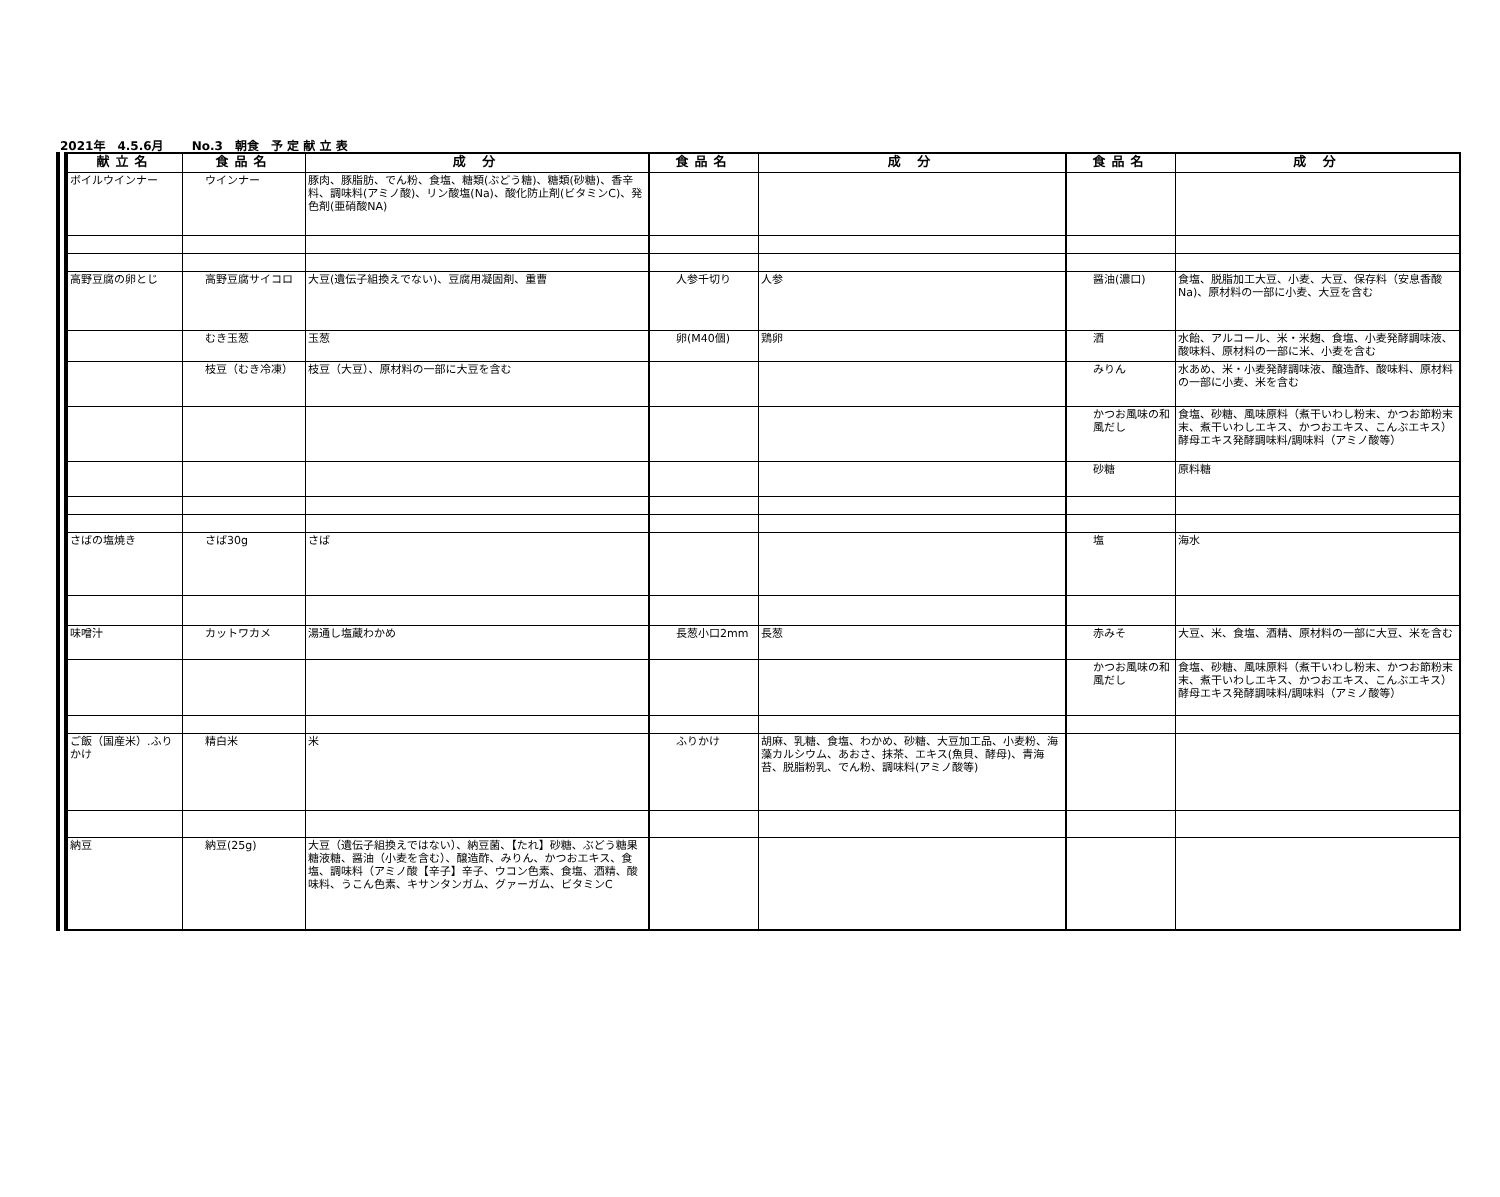2021年　4.5.6月　　 No.3　朝食　予 定 献 立 表
| 献立名 | 食品名 | 成 分 | 食品名 | 成 分 | 食品名 | 成 分 |
| --- | --- | --- | --- | --- | --- | --- |
| ボイルウインナー | ウインナー | 豚肉、豚脂肪、でん粉、食塩、糖類(ぶどう糖)、糖類(砂糖)、香辛料、調味料(アミノ酸)、リン酸塩(Na)、酸化防止剤(ビタミンC)、発色剤(亜硝酸NA) | | | | |
| 高野豆腐の卵とじ | 高野豆腐サイコロ | 大豆(遺伝子組換えでない)、豆腐用凝固剤、重曹 | 人参千切り | 人参 | 醤油(濃口) | 食塩、脱脂加工大豆、小麦、大豆、保存料（安息香酸Na)、原材料の一部に小麦、大豆を含む |
| | むき玉葱 | 玉葱 | 卵(M40個) | 鶏卵 | 酒 | 水飴、アルコール、米・米麹、食塩、小麦発酵調味液、酸味料、原材料の一部に米、小麦を含む |
| | 枝豆（むき冷凍） | 枝豆（大豆）、原材料の一部に大豆を含む | | | みりん | 水あめ、米・小麦発酵調味液、醸造酢、酸味料、原材料の一部に小麦、米を含む |
| | | | | | かつお風味の和風だし | 食塩、砂糖、風味原料（煮干いわし粉末、かつお節粉末末、煮干いわしエキス、かつおエキス、こんぶエキス）酵母エキス発酵調味料/調味料（アミノ酸等） |
| | | | | | 砂糖 | 原料糖 |
| さばの塩焼き | さば30g | さば | | | 塩 | 海水 |
| 味噌汁 | カットワカメ | 湯通し塩蔵わかめ | 長葱小口2mm | 長葱 | 赤みそ | 大豆、米、食塩、酒精、原材料の一部に大豆、米を含む |
| | | | | | かつお風味の和風だし | 食塩、砂糖、風味原料（煮干いわし粉末、かつお節粉末末、煮干いわしエキス、かつおエキス、こんぶエキス）酵母エキス発酵調味料/調味料（アミノ酸等） |
| ご飯（国産米）.ふりかけ | 精白米 | 米 | ふりかけ | 胡麻、乳糖、食塩、わかめ、砂糖、大豆加工品、小麦粉、海藻カルシウム、あおさ、抹茶、エキス(魚貝、酵母)、青海苔、脱脂粉乳、でん粉、調味料(アミノ酸等) | | |
| 納豆 | 納豆(25g) | 大豆（遺伝子組換えではない）、納豆菌、【たれ】砂糖、ぶどう糖果糖液糖、醤油（小麦を含む）、醸造酢、みりん、かつおエキス、食塩、調味料（アミノ酸【辛子】辛子、ウコン色素、食塩、酒精、酸味料、うこん色素、キサンタンガム、グァーガム、ビタミンC | | | | |